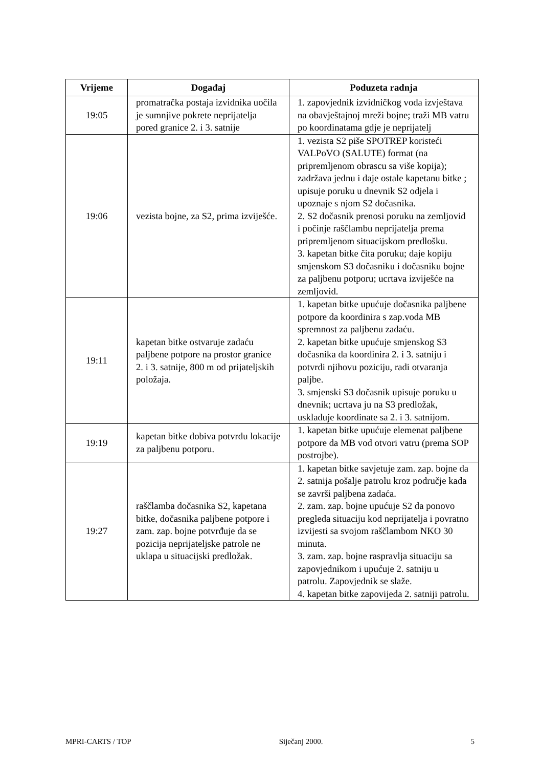| Vrijeme | Događaj | Poduzeta radnja |
| --- | --- | --- |
| 19:05 | promatračka postaja izvidnika uočila je sumnjive pokrete neprijatelja pored granice 2. i 3. satnije | 1. zapovjednik izvidničkog voda izvještava na obavještajnoj mreži bojne; traži MB vatru po koordinatama gdje je neprijatelj |
| 19:06 | vezista bojne, za S2, prima izviješće. | 1. vezista S2 piše SPOTREP koristeći VALPoVO (SALUTE) format (na pripremljenom obrascu sa više kopija); zadržava jednu i daje ostale kapetanu bitke ; upisuje poruku u dnevnik S2 odjela i upoznaje s njom S2 dočasnika. 2. S2 dočasnik prenosi poruku na zemljovid i počinje raščlambu neprijatelja prema pripremljenom situacijskom predlošku. 3. kapetan bitke čita poruku; daje kopiju smjenskom S3 dočasniku i dočasniku bojne za paljbenu potporu; ucrtava izviješće na zemljovid. |
| 19:11 | kapetan bitke ostvaruje zadaću paljbene potpore na prostor granice 2. i 3. satnije, 800 m od prijateljskih položaja. | 1. kapetan bitke upućuje dočasnika paljbene potpore da koordinira s zap.voda MB spremnost za paljbenu zadaću. 2. kapetan bitke upućuje smjenskog S3 dočasnika da koordinira 2. i 3. satniju i potvrdi njihovu poziciju, radi otvaranja paljbe. 3. smjenski S3 dočasnik upisuje poruku u dnevnik; ucrtava ju na S3 predložak, usklađuje koordinate sa 2. i 3. satnijom. |
| 19:19 | kapetan bitke dobiva potvrdu lokacije za paljbenu potporu. | 1. kapetan bitke upućuje elemenat paljbene potpore da MB vod otvori vatru (prema SOP postrojbe). |
| 19:27 | raščlamba dočasnika S2, kapetana bitke, dočasnika paljbene potpore i zam. zap. bojne potvrđuje da se pozicija neprijateljske patrole ne uklapa u situacijski predložak. | 1. kapetan bitke savjetuje zam. zap. bojne da 2. satnija pošalje patrolu kroz područje kada se završi paljbena zadaća. 2. zam. zap. bojne upućuje S2 da ponovo pregleda situaciju kod neprijatelja i povratno izvijesti sa svojom raščlambom NKO 30 minuta. 3. zam. zap. bojne raspravlja situaciju sa zapovjednikom i upućuje 2. satniju u patrolu. Zapovjednik se slaže. 4. kapetan bitke zapovijeda 2. satniji patrolu. |
MPRI-CARTS / TOP Siječanj 2000. 5